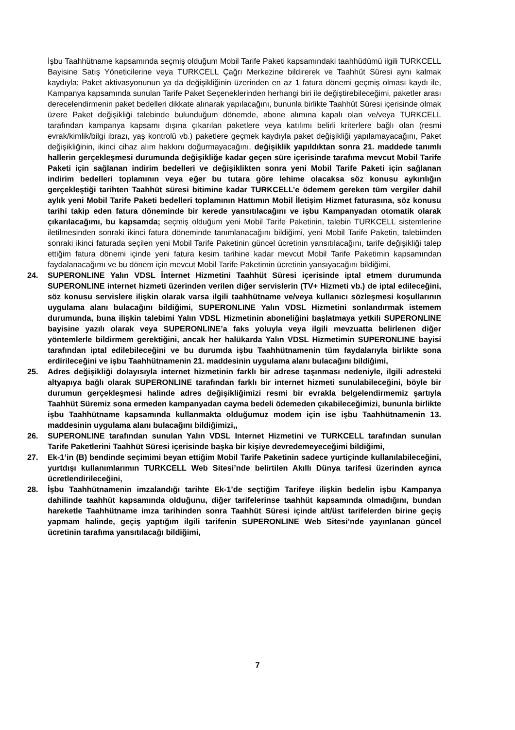İşbu Taahhütname kapsamında seçmiş olduğum Mobil Tarife Paketi kapsamındaki taahhüdümü ilgili TURKCELL Bayisine Satış Yöneticilerine veya TURKCELL Çağrı Merkezine bildirerek ve Taahhüt Süresi aynı kalmak kaydıyla; Paket aktivasyonunun ya da değişikliğinin üzerinden en az 1 fatura dönemi geçmiş olması kaydı ile, Kampanya kapsamında sunulan Tarife Paket Seçeneklerinden herhangi biri ile değiştirebileceğimi, paketler arası derecelendirmenin paket bedelleri dikkate alınarak yapılacağını, bununla birlikte Taahhüt Süresi içerisinde olmak üzere Paket değişikliği talebinde bulunduğum dönemde, abone alımına kapalı olan ve/veya TURKCELL tarafından kampanya kapsamı dışına çıkarılan paketlere veya katılımı belirli kriterlere bağlı olan (resmi evrak/kimlik/bilgi ibrazı, yaş kontrolü vb.) paketlere geçmek kaydıyla paket değişikliği yapılamayacağını, Paket değişikliğinin, ikinci cihaz alım hakkını doğurmayacağını, değişiklik yapıldıktan sonra 21. maddede tanımlı hallerin gerçekleşmesi durumunda değişikliğe kadar geçen süre içerisinde tarafıma mevcut Mobil Tarife Paketi için sağlanan indirim bedelleri ve değişiklikten sonra yeni Mobil Tarife Paketi için sağlanan indirim bedelleri toplamının veya eğer bu tutara göre lehime olacaksa söz konusu aykırılığın gerçekleştiği tarihten Taahhüt süresi bitimine kadar TURKCELL’e ödemem gereken tüm vergiler dahil aylık yeni Mobil Tarife Paketi bedelleri toplamının Hattımın Mobil İletişim Hizmet faturasına, söz konusu tarihi takip eden fatura döneminde bir kerede yansıtılacağını ve işbu Kampanyadan otomatik olarak çıkarılacağımı, bu kapsamda; seçmiş olduğum yeni Mobil Tarife Paketinin, talebin TURKCELL sistemlerine iletilmesinden sonraki ikinci fatura döneminde tanımlanacağını bildiğimi, yeni Mobil Tarife Paketin, talebimden sonraki ikinci faturada seçilen yeni Mobil Tarife Paketinin güncel ücretinin yansıtılacağını, tarife değişikliği talep ettiğim fatura dönemi içinde yeni fatura kesim tarihine kadar mevcut Mobil Tarife Paketimin kapsamından faydalanacağımı ve bu dönem için mevcut Mobil Tarife Paketimin ücretinin yansıyacağını bildiğimi,
24. SUPERONLINE Yalın VDSL İnternet Hizmetini Taahhüt Süresi içerisinde iptal etmem durumunda SUPERONLINE internet hizmeti üzerinden verilen diğer servislerin (TV+ Hizmeti vb.) de iptal edileceğini, söz konusu servislere ilişkin olarak varsa ilgili taahhütname ve/veya kullanıcı sözleşmesi koşullarının uygulama alanı bulacağını bildiğimi, SUPERONLINE Yalın VDSL Hizmetini sonlandırmak istemem durumunda, buna ilişkin talebimi Yalın VDSL Hizmetinin aboneliğini başlatmaya yetkili SUPERONLINE bayisine yazılı olarak veya SUPERONLINE’a faks yoluyla veya ilgili mevzuatta belirlenen diğer yöntemlerle bildirmem gerektiğini, ancak her halükarda Yalın VDSL Hizmetimin SUPERONLINE bayisi tarafından iptal edilebileceğini ve bu durumda işbu Taahhütnamenin tüm faydalarıyla birlikte sona erdirileceğini ve işbu Taahhütnamenin 21. maddesinin uygulama alanı bulacağını bildiğimi,
25. Adres değişikliği dolayısıyla internet hizmetinin farklı bir adrese taşınması nedeniyle, ilgili adresteki altyapıya bağlı olarak SUPERONLINE tarafından farklı bir internet hizmeti sunulabileceğini, böyle bir durumun gerçekleşmesi halinde adres değişikliğimizi resmi bir evrakla belgelendirmemiz şartıyla Taahhüt Süremiz sona ermeden kampanyadan cayma bedeli ödemeden çıkabileceğimizi, bununla birlikte işbu Taahhütname kapsamında kullanmakta olduğumuz modem için ise işbu Taahhütnamenin 13. maddesinin uygulama alanı bulacağını bildiğimizi,,
26. SUPERONLINE tarafından sunulan Yalın VDSL Internet Hizmetini ve TURKCELL tarafından sunulan Tarife Paketlerini Taahhüt Süresi içerisinde başka bir kişiye devredemeyeceğimi bildiğimi,
27. Ek-1’in (B) bendinde seçimimi beyan ettiğim Mobil Tarife Paketinin sadece yurtiçinde kullanılabileceğini, yurtdışı kullanımlarımın TURKCELL Web Sitesi’nde belirtilen Akıllı Dünya tarifesi üzerinden ayrıca ücretlendirileceğini,
28. İşbu Taahhütnamenin imzalandığı tarihte Ek-1’de seçtiğim Tarifeye ilişkin bedelin işbu Kampanya dahilinde taahhüt kapsamında olduğunu, diğer tarifelerinse taahhüt kapsamında olmadığını, bundan hareketle Taahhütname imza tarihinden sonra Taahhüt Süresi içinde alt/üst tarifelerden birine geçiş yapmam halinde, geçiş yaptığım ilgili tarifenin SUPERONLINE Web Sitesi’nde yayınlanan güncel ücretinin tarafıma yansıtılacağı bildiğimi,
7